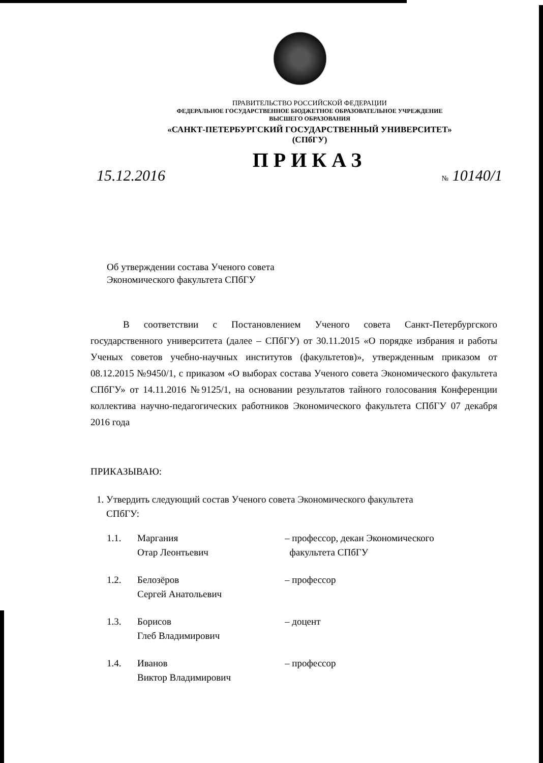ПРАВИТЕЛЬСТВО РОССИЙСКОЙ ФЕДЕРАЦИИ
ФЕДЕРАЛЬНОЕ ГОСУДАРСТВЕННОЕ БЮДЖЕТНОЕ ОБРАЗОВАТЕЛЬНОЕ УЧРЕЖДЕНИЕ
ВЫСШЕГО ОБРАЗОВАНИЯ
«САНКТ-ПЕТЕРБУРГСКИЙ ГОСУДАРСТВЕННЫЙ УНИВЕРСИТЕТ»
(СПбГУ)
ПРИКАЗ
15.12.2016 № 10140/1
Об утверждении состава Ученого совета
Экономического факультета СПбГУ
В соответствии с Постановлением Ученого совета Санкт-Петербургского государственного университета (далее – СПбГУ) от 30.11.2015 «О порядке избрания и работы Ученых советов учебно-научных институтов (факультетов)», утвержденным приказом от 08.12.2015 №9450/1, с приказом «О выборах состава Ученого совета Экономического факультета СПбГУ» от 14.11.2016 №9125/1, на основании результатов тайного голосования Конференции коллектива научно-педагогических работников Экономического факультета СПбГУ 07 декабря 2016 года
ПРИКАЗЫВАЮ:
1. Утвердить следующий состав Ученого совета Экономического факультета
СПбГУ:
1.1. Маргания
Отар Леонтьевич
– профессор, декан Экономического
факультета СПбГУ
1.2. Белозёров
Сергей Анатольевич
– профессор
1.3. Борисов
Глеб Владимирович
– доцент
1.4. Иванов
Виктор Владимирович
– профессор